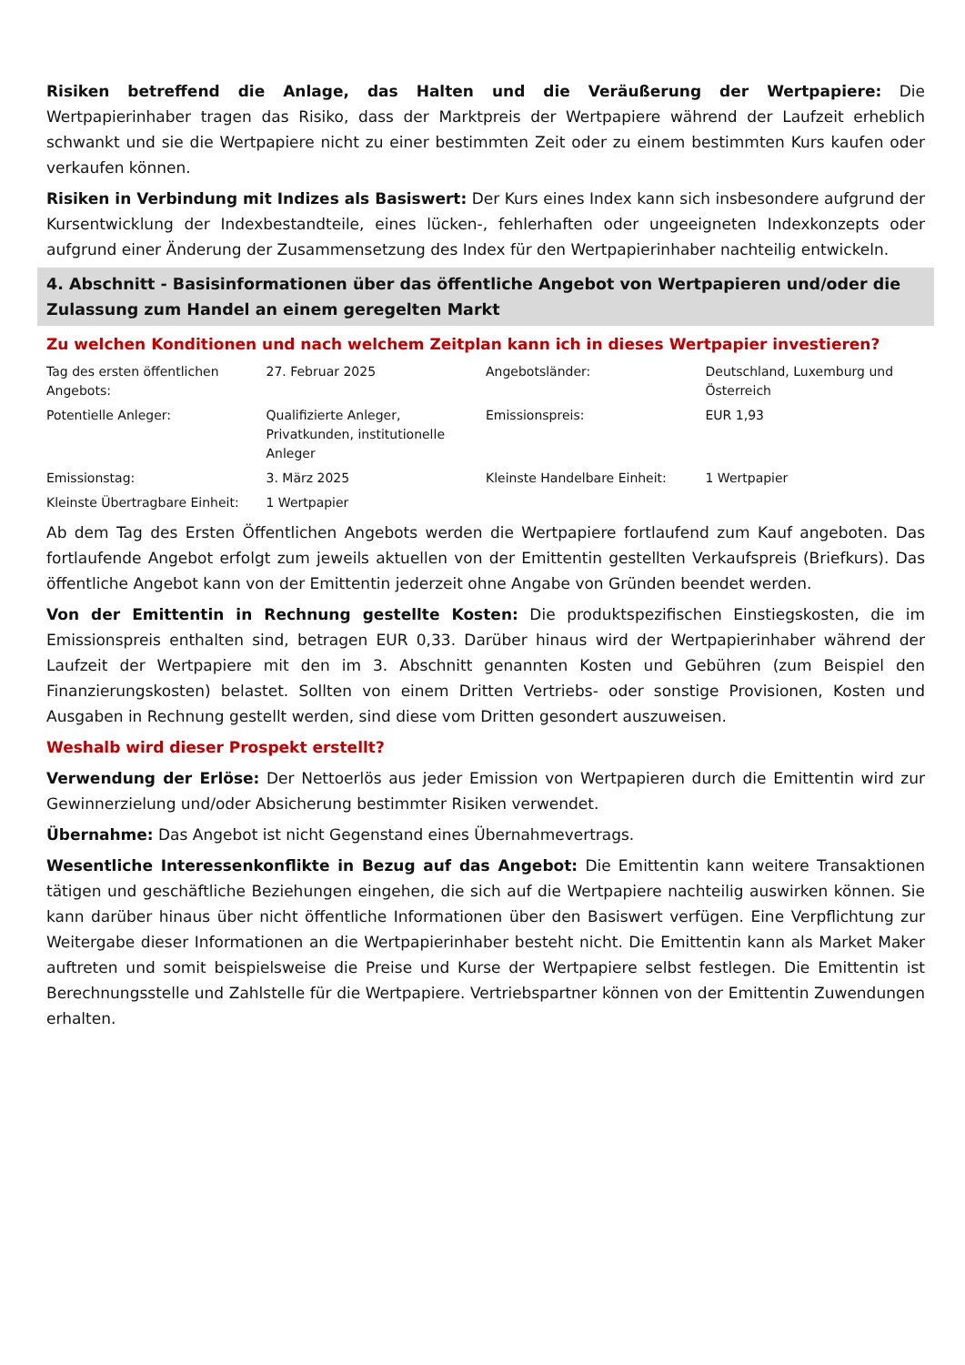Risiken betreffend die Anlage, das Halten und die Veräußerung der Wertpapiere: Die Wertpapierinhaber tragen das Risiko, dass der Marktpreis der Wertpapiere während der Laufzeit erheblich schwankt und sie die Wertpapiere nicht zu einer bestimmten Zeit oder zu einem bestimmten Kurs kaufen oder verkaufen können.
Risiken in Verbindung mit Indizes als Basiswert: Der Kurs eines Index kann sich insbesondere aufgrund der Kursentwicklung der Indexbestandteile, eines lücken-, fehlerhaften oder ungeeigneten Indexkonzepts oder aufgrund einer Änderung der Zusammensetzung des Index für den Wertpapierinhaber nachteilig entwickeln.
4. Abschnitt - Basisinformationen über das öffentliche Angebot von Wertpapieren und/oder die Zulassung zum Handel an einem geregelten Markt
Zu welchen Konditionen und nach welchem Zeitplan kann ich in dieses Wertpapier investieren?
| Tag des ersten öffentlichen Angebots: | 27. Februar 2025 | Angebotsländer: | Deutschland, Luxemburg und Österreich |
| Potentielle Anleger: | Qualifizierte Anleger, Privatkunden, institutionelle Anleger | Emissionspreis: | EUR 1,93 |
| Emissionstag: | 3. März 2025 | Kleinste Handelbare Einheit: | 1 Wertpapier |
| Kleinste Übertragbare Einheit: | 1 Wertpapier | | |
Ab dem Tag des Ersten Öffentlichen Angebots werden die Wertpapiere fortlaufend zum Kauf angeboten. Das fortlaufende Angebot erfolgt zum jeweils aktuellen von der Emittentin gestellten Verkaufspreis (Briefkurs). Das öffentliche Angebot kann von der Emittentin jederzeit ohne Angabe von Gründen beendet werden.
Von der Emittentin in Rechnung gestellte Kosten: Die produktspezifischen Einstiegskosten, die im Emissionspreis enthalten sind, betragen EUR 0,33. Darüber hinaus wird der Wertpapierinhaber während der Laufzeit der Wertpapiere mit den im 3. Abschnitt genannten Kosten und Gebühren (zum Beispiel den Finanzierungskosten) belastet. Sollten von einem Dritten Vertriebs- oder sonstige Provisionen, Kosten und Ausgaben in Rechnung gestellt werden, sind diese vom Dritten gesondert auszuweisen.
Weshalb wird dieser Prospekt erstellt?
Verwendung der Erlöse: Der Nettoerlös aus jeder Emission von Wertpapieren durch die Emittentin wird zur Gewinnerzielung und/oder Absicherung bestimmter Risiken verwendet.
Übernahme: Das Angebot ist nicht Gegenstand eines Übernahmevertrags.
Wesentliche Interessenkonflikte in Bezug auf das Angebot: Die Emittentin kann weitere Transaktionen tätigen und geschäftliche Beziehungen eingehen, die sich auf die Wertpapiere nachteilig auswirken können. Sie kann darüber hinaus über nicht öffentliche Informationen über den Basiswert verfügen. Eine Verpflichtung zur Weitergabe dieser Informationen an die Wertpapierinhaber besteht nicht. Die Emittentin kann als Market Maker auftreten und somit beispielsweise die Preise und Kurse der Wertpapiere selbst festlegen. Die Emittentin ist Berechnungsstelle und Zahlstelle für die Wertpapiere. Vertriebspartner können von der Emittentin Zuwendungen erhalten.